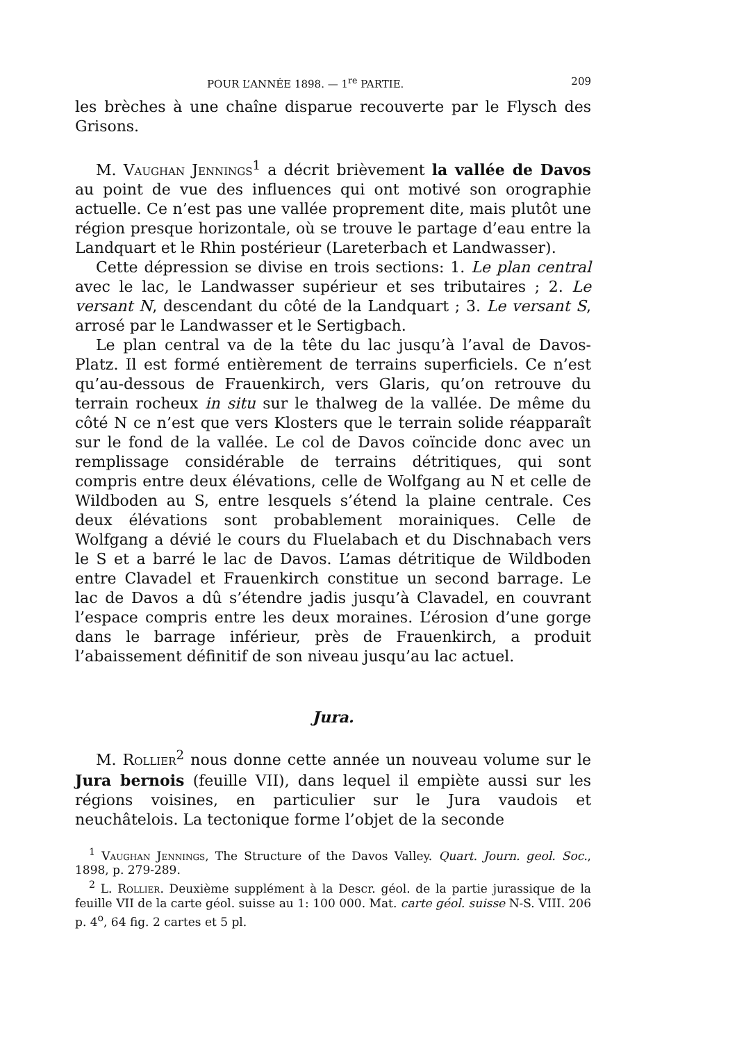POUR L’ANNÉE 1898. — 1<sup>re</sup> PARTIE. 209
les brèches à une chaîne disparue recouverte par le Flysch des Grisons.
M. Vaughan Jennings<sup>1</sup> a décrit brièvement la vallée de Davos au point de vue des influences qui ont motivé son orographie actuelle. Ce n’est pas une vallée proprement dite, mais plutôt une région presque horizontale, où se trouve le partage d’eau entre la Landquart et le Rhin postérieur (Lareterbach et Landwasser).
Cette dépression se divise en trois sections: 1. Le plan central avec le lac, le Landwasser supérieur et ses tributaires ; 2. Le versant N, descendant du côté de la Landquart ; 3. Le versant S, arrosé par le Landwasser et le Sertigbach.
Le plan central va de la tête du lac jusqu’à l’aval de Davos-Platz. Il est formé entièrement de terrains superficiels. Ce n’est qu’au-dessous de Frauenkirch, vers Glaris, qu’on retrouve du terrain rocheux in situ sur le thalweg de la vallée. De même du côté N ce n’est que vers Klosters que le terrain solide réapparaît sur le fond de la vallée. Le col de Davos coïncide donc avec un remplissage considérable de terrains détritiques, qui sont compris entre deux élévations, celle de Wolfgang au N et celle de Wildboden au S, entre lesquels s’étend la plaine centrale. Ces deux élévations sont probablement morainiques. Celle de Wolfgang a dévié le cours du Fluelabach et du Dischnabach vers le S et a barré le lac de Davos. L’amas détritique de Wildboden entre Clavadel et Frauenkirch constitue un second barrage. Le lac de Davos a dû s’étendre jadis jusqu’à Clavadel, en couvrant l’espace compris entre les deux moraines. L’érosion d’une gorge dans le barrage inférieur, près de Frauenkirch, a produit l’abaissement définitif de son niveau jusqu’au lac actuel.
Jura.
M. Rollier<sup>2</sup> nous donne cette année un nouveau volume sur le Jura bernois (feuille VII), dans lequel il empiète aussi sur les régions voisines, en particulier sur le Jura vaudois et neuchâtelois. La tectonique forme l’objet de la seconde
<sup>1</sup> Vaughan Jennings, The Structure of the Davos Valley. Quart. Journ. geol. Soc., 1898, p. 279-289.
<sup>2</sup> L. Rollier. Deuxième supplément à la Descr. géol. de la partie jurassique de la feuille VII de la carte géol. suisse au 1: 100 000. Mat. carte géol. suisse N-S. VIII. 206 p. 4<sup>o</sup>, 64 fig. 2 cartes et 5 pl.